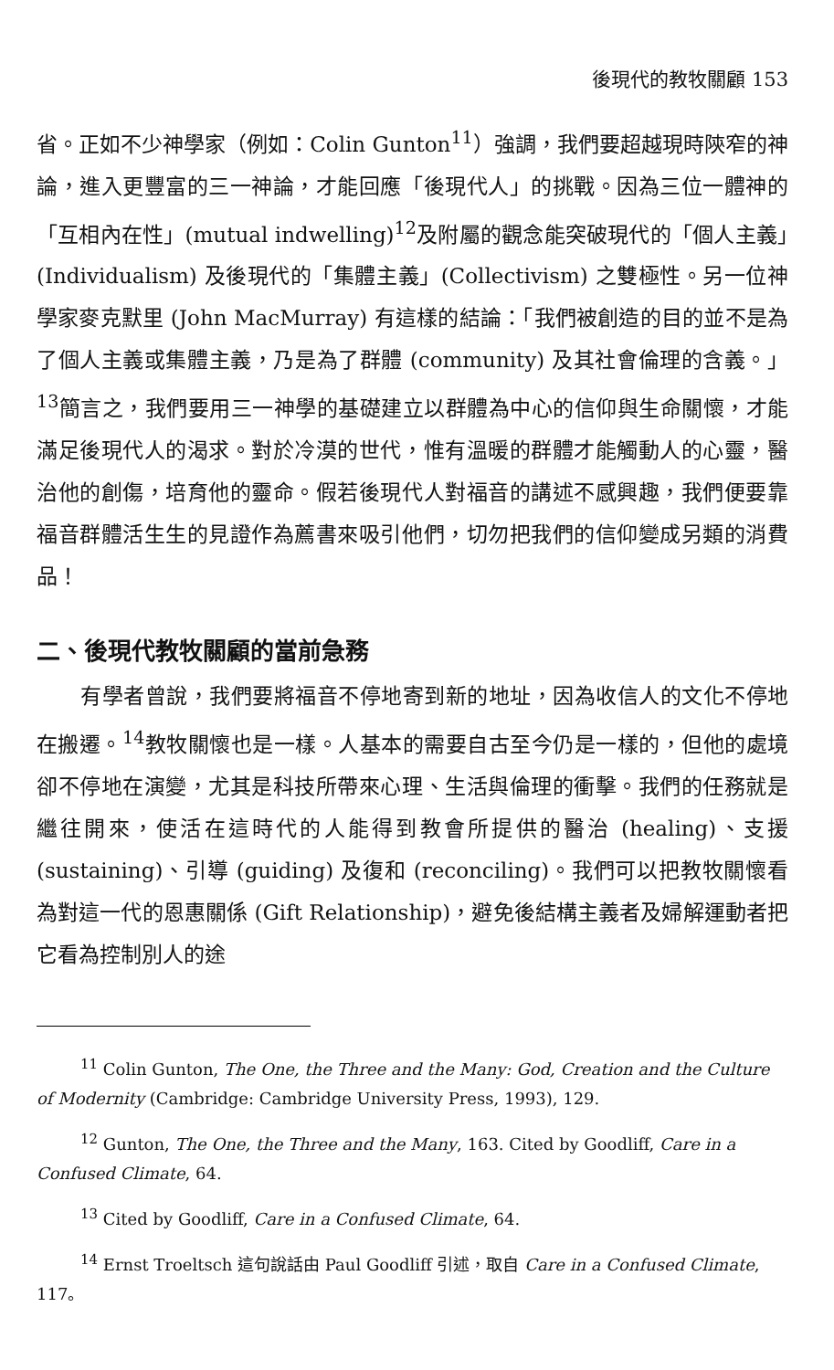後現代的教牧關顧 153
省。正如不少神學家（例如：Colin Gunton<sup>11</sup>）強調，我們要超越現時陝窄的神論，進入更豐富的三一神論，才能回應「後現代人」的挑戰。因為三位一體神的「互相內在性」(mutual indwelling)<sup>12</sup>及附屬的觀念能突破現代的「個人主義」(Individualism) 及後現代的「集體主義」(Collectivism) 之雙極性。另一位神學家麥克默里 (John MacMurray) 有這樣的結論：「我們被創造的目的並不是為了個人主義或集體主義，乃是為了群體 (community) 及其社會倫理的含義。」<sup>13</sup>簡言之，我們要用三一神學的基礎建立以群體為中心的信仰與生命關懷，才能滿足後現代人的渴求。對於冷漠的世代，惟有溫暖的群體才能觸動人的心靈，醫治他的創傷，培育他的靈命。假若後現代人對福音的講述不感興趣，我們便要靠福音群體活生生的見證作為薦書來吸引他們，切勿把我們的信仰變成另類的消費品！
二、後現代教牧關顧的當前急務
有學者曾說，我們要將福音不停地寄到新的地址，因為收信人的文化不停地在搬遷。<sup>14</sup>教牧關懷也是一樣。人基本的需要自古至今仍是一樣的，但他的處境卻不停地在演變，尤其是科技所帶來心理、生活與倫理的衝擊。我們的任務就是繼往開來，使活在這時代的人能得到教會所提供的醫治 (healing)、支援 (sustaining)、引導 (guiding) 及復和 (reconciling)。我們可以把教牧關懷看為對這一代的恩惠關係 (Gift Relationship)，避免後結構主義者及婦解運動者把它看為控制別人的途
<sup>11</sup> Colin Gunton, The One, the Three and the Many: God, Creation and the Culture of Modernity (Cambridge: Cambridge University Press, 1993), 129.
<sup>12</sup> Gunton, The One, the Three and the Many, 163. Cited by Goodliff, Care in a Confused Climate, 64.
<sup>13</sup> Cited by Goodliff, Care in a Confused Climate, 64.
<sup>14</sup> Ernst Troeltsch 這句說話由 Paul Goodliff 引述，取自 Care in a Confused Climate, 117。